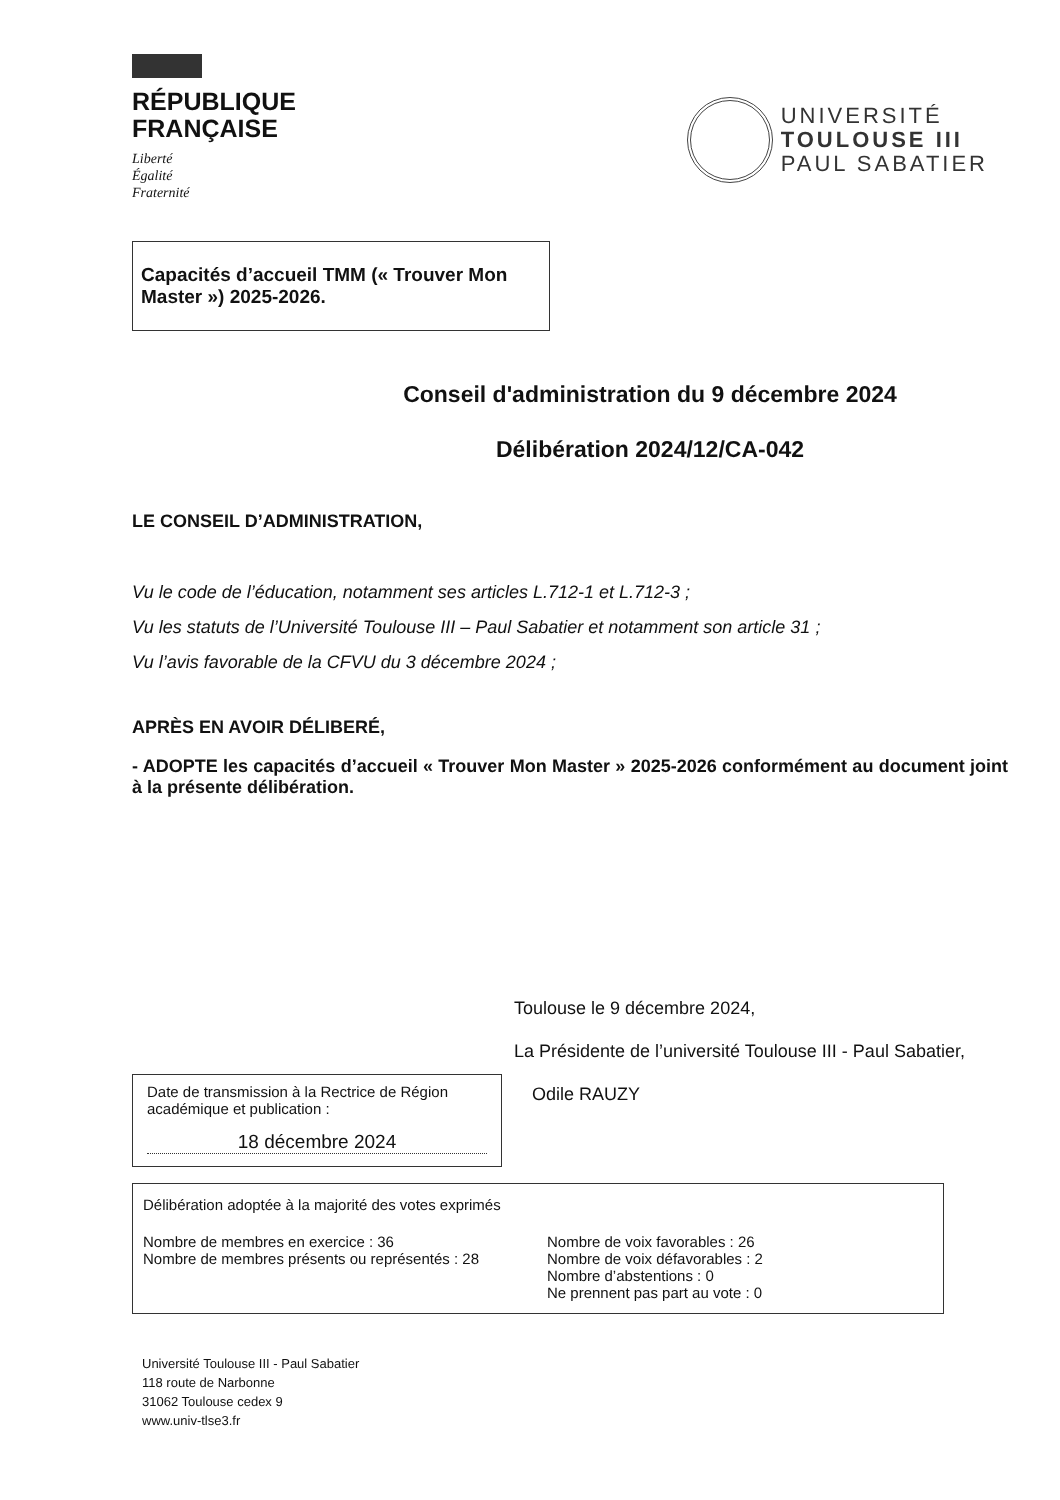RÉPUBLIQUE
FRANÇAISE
Liberté
Égalité
Fraternité
UNIVERSITÉ
TOULOUSE III
PAUL SABATIER
Capacités d’accueil TMM (« Trouver Mon Master ») 2025-2026.
Conseil d'administration du 9 décembre 2024
Délibération 2024/12/CA-042
LE CONSEIL D’ADMINISTRATION,
Vu le code de l’éducation, notamment ses articles L.712-1 et L.712-3 ;
Vu les statuts de l’Université Toulouse III – Paul Sabatier et notamment son article 31 ;
Vu l’avis favorable de la CFVU du 3 décembre 2024 ;
APRÈS EN AVOIR DÉLIBERÉ,
- ADOPTE les capacités d’accueil « Trouver Mon Master » 2025-2026 conformément au document joint à la présente délibération.
Toulouse le 9 décembre 2024,
La Présidente de l’université Toulouse III - Paul Sabatier,
Date de transmission à la Rectrice de Région académique et publication :
18 décembre 2024
Odile RAUZY
Délibération adoptée à la majorité des votes exprimés
Nombre de membres en exercice : 36
Nombre de membres présents ou représentés : 28
Nombre de voix favorables : 26
Nombre de voix défavorables : 2
Nombre d’abstentions : 0
Ne prennent pas part au vote : 0
Université Toulouse III - Paul Sabatier
118 route de Narbonne
31062 Toulouse cedex 9
www.univ-tlse3.fr